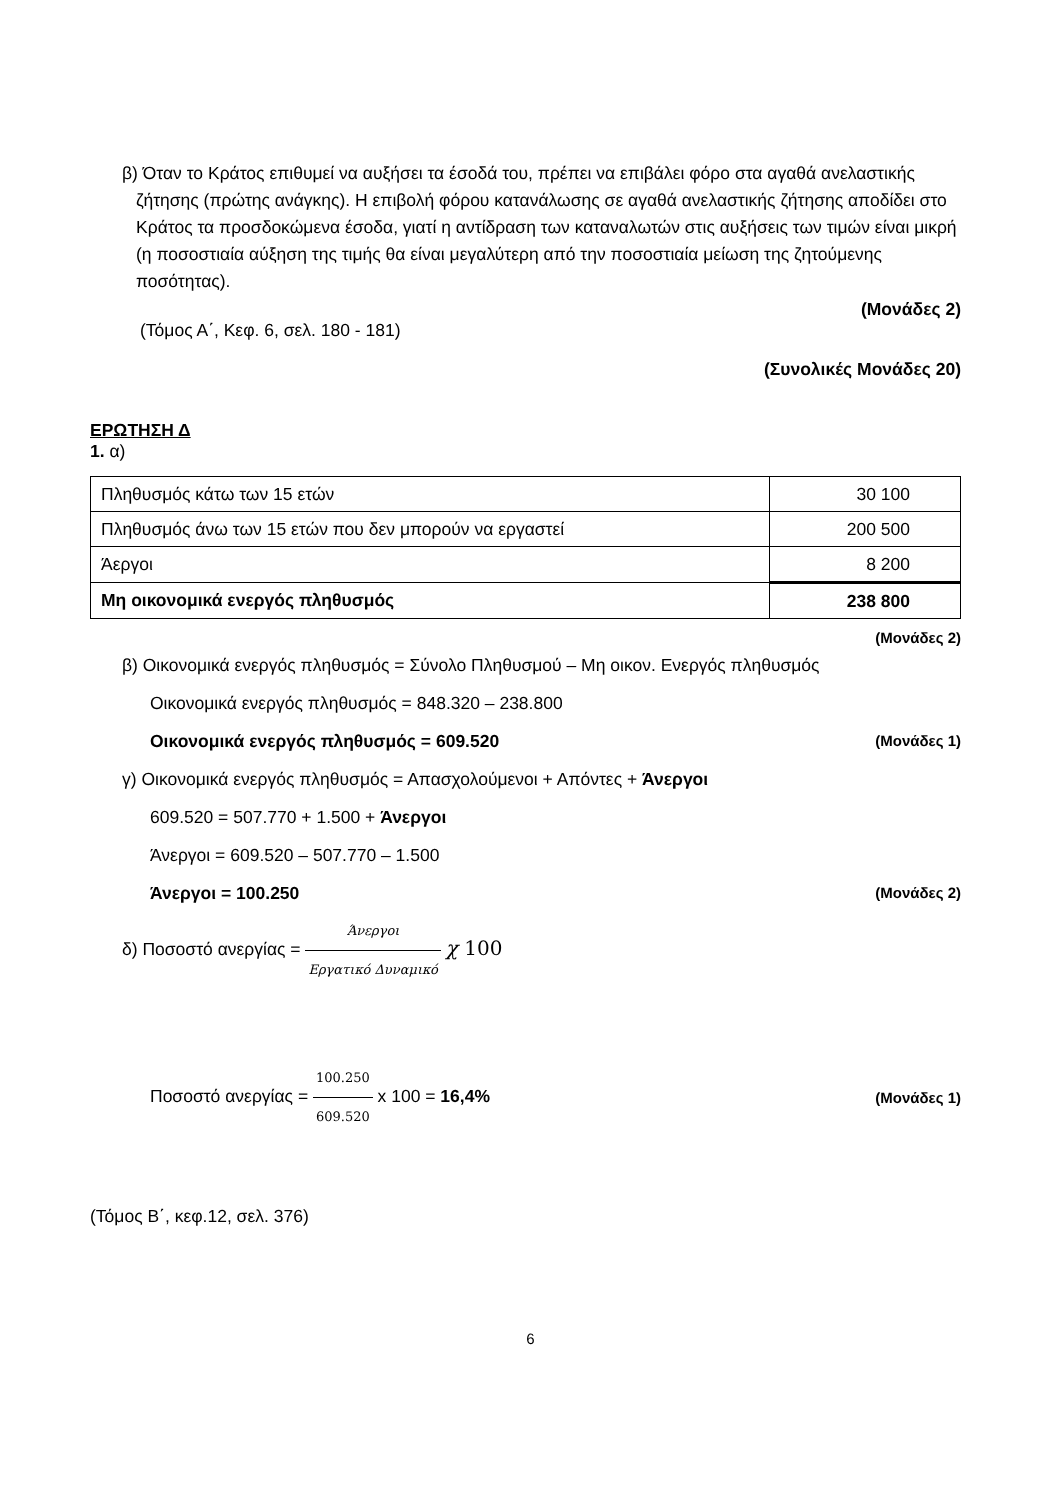β) Όταν το Κράτος επιθυμεί να αυξήσει τα έσοδά του, πρέπει να επιβάλει φόρο στα αγαθά ανελαστικής ζήτησης (πρώτης ανάγκης). Η επιβολή φόρου κατανάλωσης σε αγαθά ανελαστικής ζήτησης αποδίδει στο Κράτος τα προσδοκώμενα έσοδα, γιατί η αντίδραση των καταναλωτών στις αυξήσεις των τιμών είναι μικρή (η ποσοστιαία αύξηση της τιμής θα είναι μεγαλύτερη από την ποσοστιαία μείωση της ζητούμενης ποσότητας).
(Μονάδες 2)
(Τόμος Α΄, Κεφ. 6, σελ. 180 - 181)
(Συνολικές Μονάδες 20)
ΕΡΩΤΗΣΗ Δ
1. α)
| Πληθυσμός κάτω των 15 ετών | 30 100 |
| Πληθυσμός άνω των 15 ετών που δεν μπορούν να εργαστεί | 200 500 |
| Άεργοι | 8 200 |
| Μη οικονομικά ενεργός πληθυσμός | 238 800 |
(Μονάδες 2)
β) Οικονομικά ενεργός πληθυσμός = Σύνολο Πληθυσμού – Μη οικον. Ενεργός πληθυσμός
Οικονομικά ενεργός πληθυσμός = 848.320 – 238.800
Οικονομικά ενεργός πληθυσμός = 609.520 (Μονάδες 1)
γ) Οικονομικά ενεργός πληθυσμός = Απασχολούμενοι + Απόντες + Άνεργοι
609.520 = 507.770 + 1.500 + Άνεργοι
Άνεργοι = 609.520 – 507.770 – 1.500
Άνεργοι = 100.250 (Μονάδες 2)
δ) Ποσοστό ανεργίας = Άνεργοι Εργατικό Δυναμικό χ 100
Ποσοστό ανεργίας = 100.250 609.520 x 100 = 16,4% (Μονάδες 1)
(Τόμος Β΄, κεφ.12, σελ. 376)
6